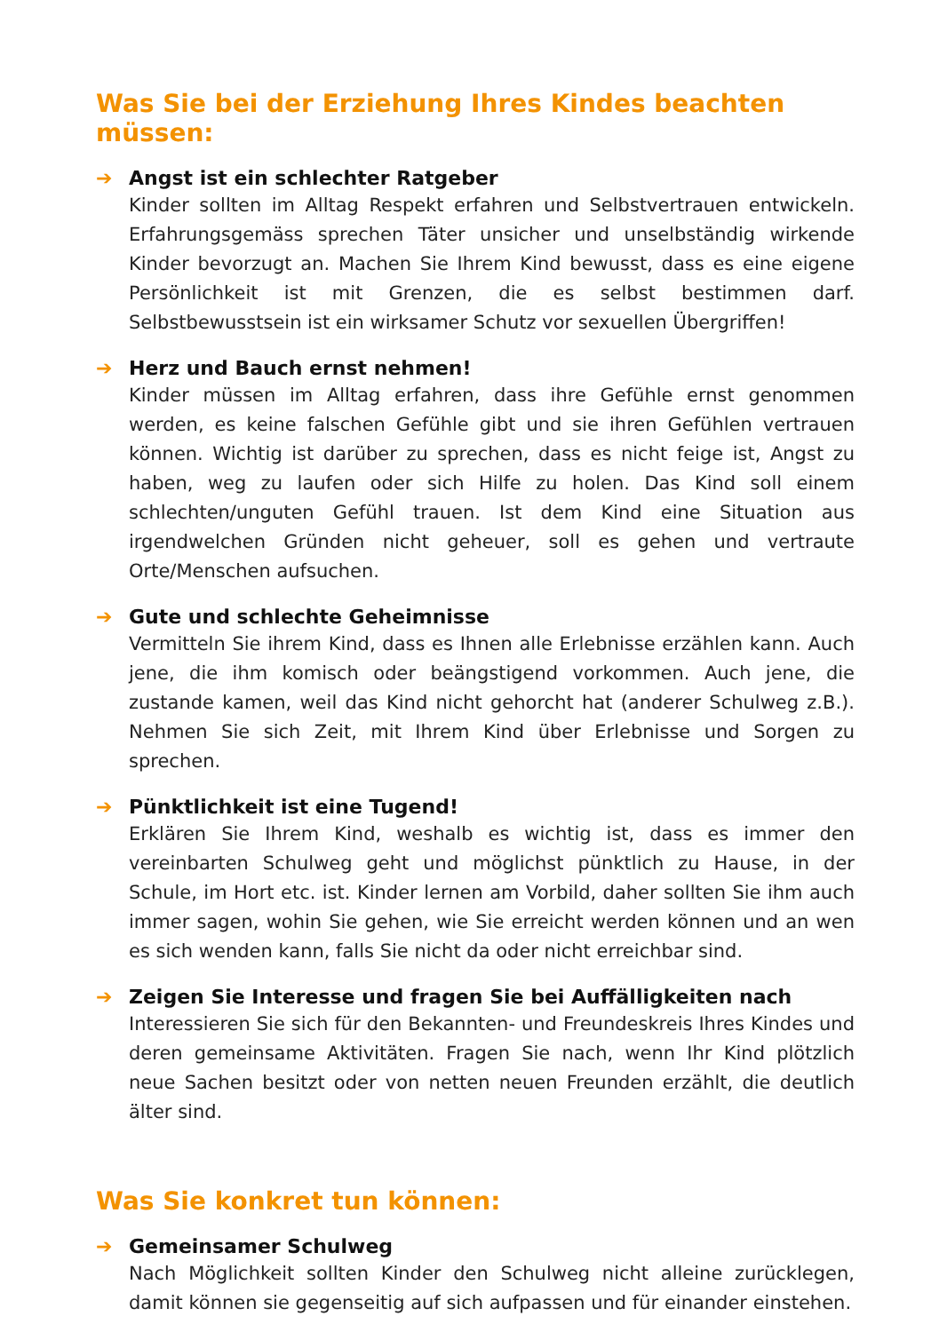Was Sie bei der Erziehung Ihres Kindes beachten müssen:
➔ Angst ist ein schlechter Ratgeber
Kinder sollten im Alltag Respekt erfahren und Selbstvertrauen entwickeln. Erfahrungsgemäss sprechen Täter unsicher und unselbständig wirkende Kinder bevorzugt an. Machen Sie Ihrem Kind bewusst, dass es eine eigene Persönlichkeit ist mit Grenzen, die es selbst bestimmen darf. Selbstbewusstsein ist ein wirksamer Schutz vor sexuellen Übergriffen!
➔ Herz und Bauch ernst nehmen!
Kinder müssen im Alltag erfahren, dass ihre Gefühle ernst genommen werden, es keine falschen Gefühle gibt und sie ihren Gefühlen vertrauen können. Wichtig ist darüber zu sprechen, dass es nicht feige ist, Angst zu haben, weg zu laufen oder sich Hilfe zu holen. Das Kind soll einem schlechten/unguten Gefühl trauen. Ist dem Kind eine Situation aus irgendwelchen Gründen nicht geheuer, soll es gehen und vertraute Orte/Menschen aufsuchen.
➔ Gute und schlechte Geheimnisse
Vermitteln Sie ihrem Kind, dass es Ihnen alle Erlebnisse erzählen kann. Auch jene, die ihm komisch oder beängstigend vorkommen. Auch jene, die zustande kamen, weil das Kind nicht gehorcht hat (anderer Schulweg z.B.). Nehmen Sie sich Zeit, mit Ihrem Kind über Erlebnisse und Sorgen zu sprechen.
➔ Pünktlichkeit ist eine Tugend!
Erklären Sie Ihrem Kind, weshalb es wichtig ist, dass es immer den vereinbarten Schulweg geht und möglichst pünktlich zu Hause, in der Schule, im Hort etc. ist. Kinder lernen am Vorbild, daher sollten Sie ihm auch immer sagen, wohin Sie gehen, wie Sie erreicht werden können und an wen es sich wenden kann, falls Sie nicht da oder nicht erreichbar sind.
➔ Zeigen Sie Interesse und fragen Sie bei Auffälligkeiten nach
Interessieren Sie sich für den Bekannten- und Freundeskreis Ihres Kindes und deren gemeinsame Aktivitäten. Fragen Sie nach, wenn Ihr Kind plötzlich neue Sachen besitzt oder von netten neuen Freunden erzählt, die deutlich älter sind.
Was Sie konkret tun können:
➔ Gemeinsamer Schulweg
Nach Möglichkeit sollten Kinder den Schulweg nicht alleine zurücklegen, damit können sie gegenseitig auf sich aufpassen und für einander einstehen.